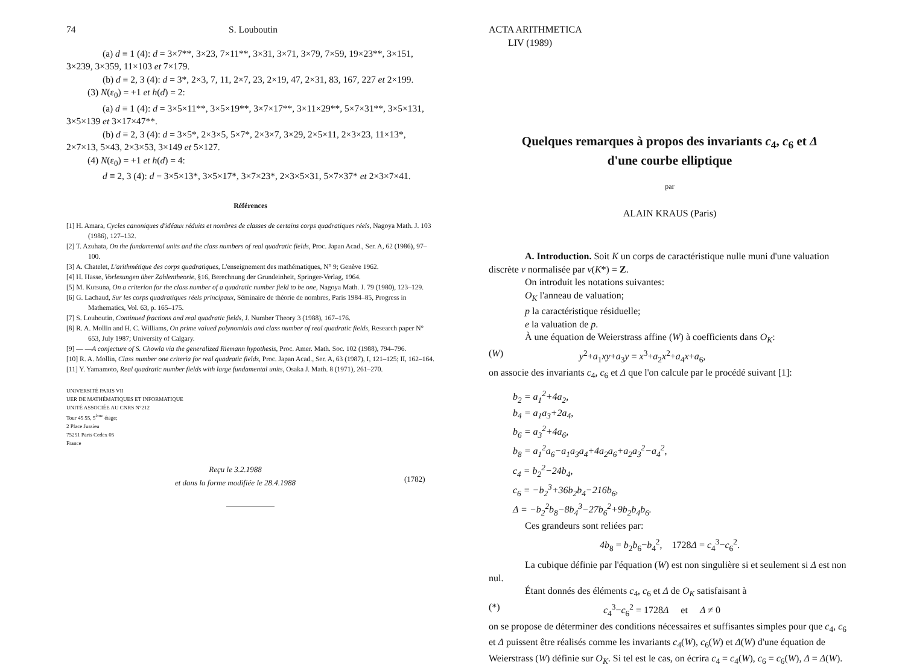74 S. Louboutin
(a) d ≡ 1 (4): d = 3×7**, 3×23, 7×11**, 3×31, 3×71, 3×79, 7×59, 19×23**, 3×151, 3×239, 3×359, 11×103 et 7×179.
(b) d ≡ 2, 3 (4): d = 3*, 2×3, 7, 11, 2×7, 23, 2×19, 47, 2×31, 83, 167, 227 et 2×199.
(3) N(ε<sub>0</sub>) = +1 et h(d) = 2:
(a) d ≡ 1 (4): d = 3×5×11**, 3×5×19**, 3×7×17**, 3×11×29**, 5×7×31**, 3×5×131, 3×5×139 et 3×17×47**.
(b) d ≡ 2, 3 (4): d = 3×5*, 2×3×5, 5×7*, 2×3×7, 3×29, 2×5×11, 2×3×23, 11×13*, 2×7×13, 5×43, 2×3×53, 3×149 et 5×127.
(4) N(ε<sub>0</sub>) = +1 et h(d) = 4:
d ≡ 2, 3 (4): d = 3×5×13*, 3×5×17*, 3×7×23*, 2×3×5×31, 5×7×37* et 2×3×7×41.
Références
[1] H. Amara, Cycles canoniques d'idéaux réduits et nombres de classes de certains corps quadratiques réels, Nagoya Math. J. 103 (1986), 127–132.
[2] T. Azuhata, On the fundamental units and the class numbers of real quadratic fields, Proc. Japan Acad., Ser. A, 62 (1986), 97–100.
[3] A. Chatelet, L'arithmétique des corps quadratiques, L'enseignement des mathématiques, N° 9; Genève 1962.
[4] H. Hasse, Vorlesungen über Zahlentheorie, §16, Berechnung der Grundeinheit, Springer-Verlag, 1964.
[5] M. Kutsuna, On a criterion for the class number of a quadratic number field to be one, Nagoya Math. J. 79 (1980), 123–129.
[6] G. Lachaud, Sur les corps quadratiques réels principaux, Séminaire de théorie de nombres, Paris 1984–85, Progress in Mathematics, Vol. 63, p. 165–175.
[7] S. Louboutin, Continued fractions and real quadratic fields, J. Number Theory 3 (1988), 167–176.
[8] R. A. Mollin and H. C. Williams, On prime valued polynomials and class number of real quadratic fields, Research paper N° 653, July 1987; University of Calgary.
[9] — —A conjecture of S. Chowla via the generalized Riemann hypothesis, Proc. Amer. Math. Soc. 102 (1988), 794–796.
[10] R. A. Mollin, Class number one criteria for real quadratic fields, Proc. Japan Acad., Ser. A, 63 (1987), I, 121–125; II, 162–164.
[11] Y. Yamamoto, Real quadratic number fields with large fundamental units, Osaka J. Math. 8 (1971), 261–270.
UNIVERSITÉ PARIS VII
UER DE MATHÉMATIQUES ET INFORMATIQUE
UNITÉ ASSOCIÉE AU CNRS N°212
Tour 45 55, 5<sup>ème</sup> étage;
2 Place Jussieu
75251 Paris Cedex 05
France
Reçu le 3.2.1988
et dans la forme modifiée le 28.4.1988
(1782)
ACTA ARITHMETICA
LIV (1989)
Quelques remarques à propos des invariants c<sub>4</sub>, c<sub>6</sub> et Δ
d'une courbe elliptique
par
ALAIN KRAUS (Paris)
A. Introduction. Soit K un corps de caractéristique nulle muni d'une valuation discrète v normalisée par v(K*) = Z.
On introduit les notations suivantes:
O<sub>K</sub> l'anneau de valuation;
p la caractéristique résiduelle;
e la valuation de p.
À une équation de Weierstrass affine (W) à coefficients dans O<sub>K</sub>:
(W) y<sup>2</sup>+a<sub>1</sub>xy+a<sub>3</sub>y = x<sup>3</sup>+a<sub>2</sub>x<sup>2</sup>+a<sub>4</sub>x+a<sub>6</sub>,
on associe des invariants c<sub>4</sub>, c<sub>6</sub> et Δ que l'on calcule par le procédé suivant [1]:
b<sub>2</sub> = a<sub>1</sub><sup>2</sup>+4a<sub>2</sub>,
b<sub>4</sub> = a<sub>1</sub>a<sub>3</sub>+2a<sub>4</sub>,
b<sub>6</sub> = a<sub>3</sub><sup>2</sup>+4a<sub>6</sub>,
b<sub>8</sub> = a<sub>1</sub><sup>2</sup>a<sub>6</sub>−a<sub>1</sub>a<sub>3</sub>a<sub>4</sub>+4a<sub>2</sub>a<sub>6</sub>+a<sub>2</sub>a<sub>3</sub><sup>2</sup>−a<sub>4</sub><sup>2</sup>,
c<sub>4</sub> = b<sub>2</sub><sup>2</sup>−24b<sub>4</sub>,
c<sub>6</sub> = −b<sub>2</sub><sup>3</sup>+36b<sub>2</sub>b<sub>4</sub>−216b<sub>6</sub>,
Δ = −b<sub>2</sub><sup>2</sup>b<sub>8</sub>−8b<sub>4</sub><sup>3</sup>−27b<sub>6</sub><sup>2</sup>+9b<sub>2</sub>b<sub>4</sub>b<sub>6</sub>.
Ces grandeurs sont reliées par:
4b<sub>8</sub> = b<sub>2</sub>b<sub>6</sub>−b<sub>4</sub><sup>2</sup>, 1728Δ = c<sub>4</sub><sup>3</sup>−c<sub>6</sub><sup>2</sup>.
La cubique définie par l'équation (W) est non singulière si et seulement si Δ est non nul.
Étant donnés des éléments c<sub>4</sub>, c<sub>6</sub> et Δ de O<sub>K</sub> satisfaisant à
(*) c<sub>4</sub><sup>3</sup>−c<sub>6</sub><sup>2</sup> = 1728Δ et Δ ≠ 0
on se propose de déterminer des conditions nécessaires et suffisantes simples pour que c<sub>4</sub>, c<sub>6</sub> et Δ puissent être réalisés comme les invariants c<sub>4</sub>(W), c<sub>6</sub>(W) et Δ(W) d'une équation de Weierstrass (W) définie sur O<sub>K</sub>. Si tel est le cas, on écrira c<sub>4</sub> = c<sub>4</sub>(W), c<sub>6</sub> = c<sub>6</sub>(W), Δ = Δ(W).